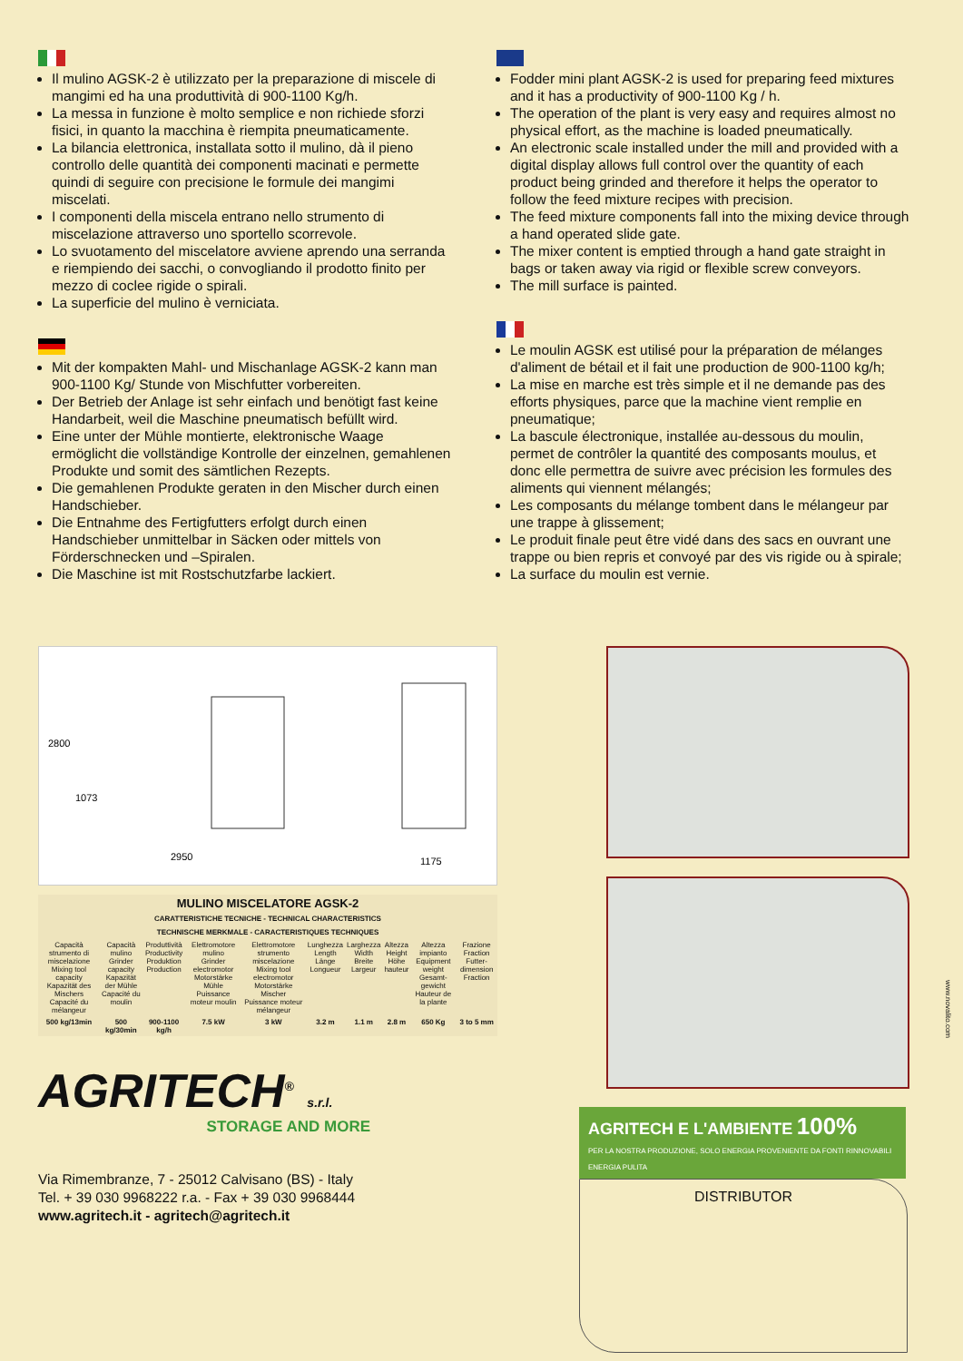Il mulino AGSK-2 è utilizzato per la preparazione di miscele di mangimi ed ha una produttività di 900-1100 Kg/h.
La messa in funzione è molto semplice e non richiede sforzi fisici, in quanto la macchina è riempita pneumaticamente.
La bilancia elettronica, installata sotto il mulino, dà il pieno controllo delle quantità dei componenti macinati e permette quindi di seguire con precisione le formule dei mangimi miscelati.
I componenti della miscela entrano nello strumento di miscelazione attraverso uno sportello scorrevole.
Lo svuotamento del miscelatore avviene aprendo una serranda e riempiendo dei sacchi, o convogliando il prodotto finito per mezzo di coclee rigide o spirali.
La superficie del mulino è verniciata.
Mit der kompakten Mahl- und Mischanlage AGSK-2 kann man 900-1100 Kg/ Stunde von Mischfutter vorbereiten.
Der Betrieb der Anlage ist sehr einfach und benötigt fast keine Handarbeit, weil die Maschine pneumatisch befüllt wird.
Eine unter der Mühle montierte, elektronische Waage ermöglicht die vollständige Kontrolle der einzelnen, gemahlenen Produkte und somit des sämtlichen Rezepts.
Die gemahlenen Produkte geraten in den Mischer durch einen Handschieber.
Die Entnahme des Fertigfutters erfolgt durch einen Handschieber unmittelbar in Säcken oder mittels von Förderschnecken und –Spiralen.
Die Maschine ist mit Rostschutzfarbe lackiert.
Fodder mini plant AGSK-2 is used for preparing feed mixtures and it has a productivity of 900-1100 Kg / h.
The operation of the plant is very easy and requires almost no physical effort, as the machine is loaded pneumatically.
An electronic scale installed under the mill and provided with a digital display allows full control over the quantity of each product being grinded and therefore it helps the operator to follow the feed mixture recipes with precision.
The feed mixture components fall into the mixing device through a hand operated slide gate.
The mixer content is emptied through a hand gate straight in bags or taken away via rigid or flexible screw conveyors.
The mill surface is painted.
Le moulin AGSK est utilisé pour la préparation de mélanges d'aliment de bétail et il fait une production de 900-1100 kg/h;
La mise en marche est très simple et il ne demande pas des efforts physiques, parce que la machine vient remplie en pneumatique;
La bascule électronique, installée au-dessous du moulin, permet de contrôler la quantité des composants moulus, et donc elle permettra de suivre avec précision les formules des aliments qui viennent mélangés;
Les composants du mélange tombent dans le mélangeur par une trappe à glissement;
Le produit finale peut être vidé dans des sacs en ouvrant une trappe ou bien repris et convoyé par des vis rigide ou à spirale;
La surface du moulin est vernie.
2800
1073
2950
1175
| MULINO MISCELATORE AGSK-2 CARATTERISTICHE TECNICHE - TECHNICAL CHARACTERISTICS TECHNISCHE MERKMALE - CARACTERISTIQUES TECHNIQUES | | | | | | | | | |
| --- | --- | --- | --- | --- | --- | --- | --- | --- | --- |
| Capacità strumento di miscelazione Mixing tool capacity Kapazität des Mischers Capacité du mélangeur | Capacità mulino Grinder capacity Kapazität der Mühle Capacité du moulin | Produttività Productivity Produktion Production | Elettromotore mulino Grinder electromotor Motorstärke Mühle Puissance moteur moulin | Elettromotore strumento miscelazione Mixing tool electromotor Motorstärke Mischer Puissance moteur mélangeur | Lunghezza Length Länge Longueur | Larghezza Width Breite Largeur | Altezza Height Höhe hauteur | Altezza impianto Equipment weight Gesamt-gewicht Hauteur de la plante | Frazione Fraction Futter-dimension Fraction |
| 500 kg/13min | 500 kg/30min | 900-1100 kg/h | 7.5 kW | 3 kW | 3.2 m | 1.1 m | 2.8 m | 650 Kg | 3 to 5 mm |
AGRITECH<sup>®</sup> s.r.l.
STORAGE AND MORE
Via Rimembranze, 7 - 25012 Calvisano (BS) - Italy
Tel. + 39 030 9968222 r.a. - Fax + 39 030 9968444
www.agritech.it - agritech@agritech.it
AGRITECH E L'AMBIENTE 100%
PER LA NOSTRA PRODUZIONE, SOLO ENERGIA PROVENIENTE DA FONTI RINNOVABILI ENERGIA PULITA
DISTRIBUTOR
www.novalito.com